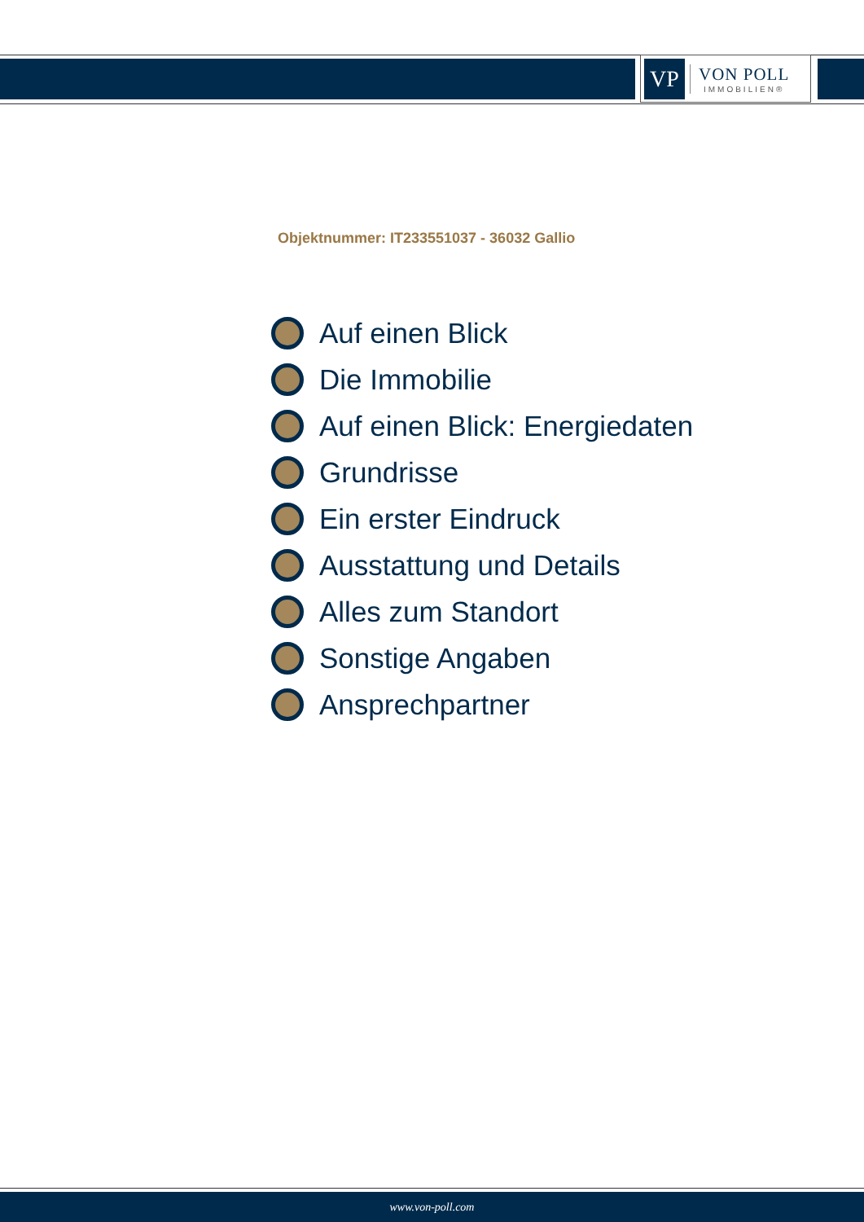VP
VON POLL
IMMOBILIEN®
Objektnummer: IT233551037 - 36032 Gallio
Auf einen Blick
Die Immobilie
Auf einen Blick: Energiedaten
Grundrisse
Ein erster Eindruck
Ausstattung und Details
Alles zum Standort
Sonstige Angaben
Ansprechpartner
www.von-poll.com